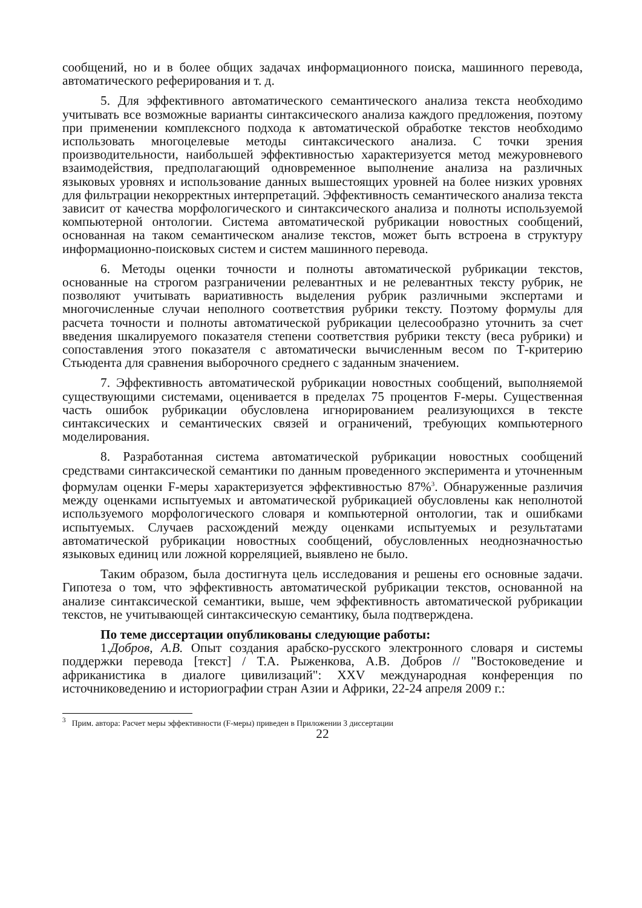сообщений, но и в более общих задачах информационного поиска, машинного перевода, автоматического реферирования и т. д.
5. Для эффективного автоматического семантического анализа текста необходимо учитывать все возможные варианты синтаксического анализа каждого предложения, поэтому при применении комплексного подхода к автоматической обработке текстов необходимо использовать многоцелевые методы синтаксического анализа. С точки зрения производительности, наибольшей эффективностью характеризуется метод межуровневого взаимодействия, предполагающий одновременное выполнение анализа на различных языковых уровнях и использование данных вышестоящих уровней на более низких уровнях для фильтрации некорректных интерпретаций. Эффективность семантического анализа текста зависит от качества морфологического и синтаксического анализа и полноты используемой компьютерной онтологии. Система автоматической рубрикации новостных сообщений, основанная на таком семантическом анализе текстов, может быть встроена в структуру информационно-поисковых систем и систем машинного перевода.
6. Методы оценки точности и полноты автоматической рубрикации текстов, основанные на строгом разграничении релевантных и не релевантных тексту рубрик, не позволяют учитывать вариативность выделения рубрик различными экспертами и многочисленные случаи неполного соответствия рубрики тексту. Поэтому формулы для расчета точности и полноты автоматической рубрикации целесообразно уточнить за счет введения шкалируемого показателя степени соответствия рубрики тексту (веса рубрики) и сопоставления этого показателя с автоматически вычисленным весом по Т-критерию Стьюдента для сравнения выборочного среднего с заданным значением.
7. Эффективность автоматической рубрикации новостных сообщений, выполняемой существующими системами, оценивается в пределах 75 процентов F-меры. Существенная часть ошибок рубрикации обусловлена игнорированием реализующихся в тексте синтаксических и семантических связей и ограничений, требующих компьютерного моделирования.
8. Разработанная система автоматической рубрикации новостных сообщений средствами синтаксической семантики по данным проведенного эксперимента и уточненным формулам оценки F-меры характеризуется эффективностью 87%<sup>3</sup>. Обнаруженные различия между оценками испытуемых и автоматической рубрикацией обусловлены как неполнотой используемого морфологического словаря и компьютерной онтологии, так и ошибками испытуемых. Случаев расхождений между оценками испытуемых и результатами автоматической рубрикации новостных сообщений, обусловленных неоднозначностью языковых единиц или ложной корреляцией, выявлено не было.
Таким образом, была достигнута цель исследования и решены его основные задачи. Гипотеза о том, что эффективность автоматической рубрикации текстов, основанной на анализе синтаксической семантики, выше, чем эффективность автоматической рубрикации текстов, не учитывающей синтаксическую семантику, была подтверждена.
По теме диссертации опубликованы следующие работы:
1.Добров, А.В. Опыт создания арабско-русского электронного словаря и системы поддержки перевода [текст] / Т.А. Рыженкова, А.В. Добров // "Востоковедение и африканистика в диалоге цивилизаций": XXV международная конференция по источниковедению и историографии стран Азии и Африки, 22-24 апреля 2009 г.:
<sup>3</sup> Прим. автора: Расчет меры эффективности (F-меры) приведен в Приложении 3 диссертации
22